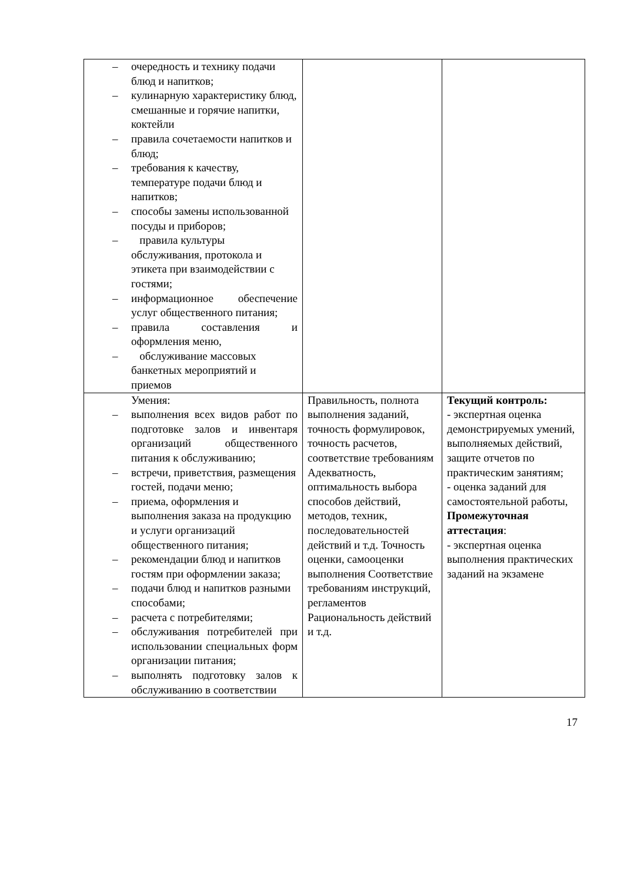| – очередность и технику подачи блюд и напитков; – кулинарную характеристику блюд, смешанные и горячие напитки, коктейли – правила сочетаемости напитков и блюд; – требования к качеству, температуре подачи блюд и напитков; – способы замены использованной посуды и приборов; – правила культуры обслуживания, протокола и этикета при взаимодействии с гостями; – информационное обеспечение услуг общественного питания; – правила составления и оформления меню, – обслуживание массовых банкетных мероприятий и приемов | | |
| Умения: – выполнения всех видов работ по подготовке залов и инвентаря организаций общественного питания к обслуживанию; – встречи, приветствия, размещения гостей, подачи меню; – приема, оформления и выполнения заказа на продукцию и услуги организаций общественного питания; – рекомендации блюд и напитков гостям при оформлении заказа; – подачи блюд и напитков разными способами; – расчета с потребителями; – обслуживания потребителей при использовании специальных форм организации питания; – выполнять подготовку залов к обслуживанию в соответствии | Правильность, полнота выполнения заданий, точность формулировок, точность расчетов, соответствие требованиям Адекватность, оптимальность выбора способов действий, методов, техник, последовательностей действий и т.д. Точность оценки, самооценки выполнения Соответствие требованиям инструкций, регламентов Рациональность действий и т.д. | Текущий контроль: - экспертная оценка демонстрируемых умений, выполняемых действий, защите отчетов по практическим занятиям; - оценка заданий для самостоятельной работы, Промежуточная аттестация : - экспертная оценка выполнения практических заданий на экзамене |
17